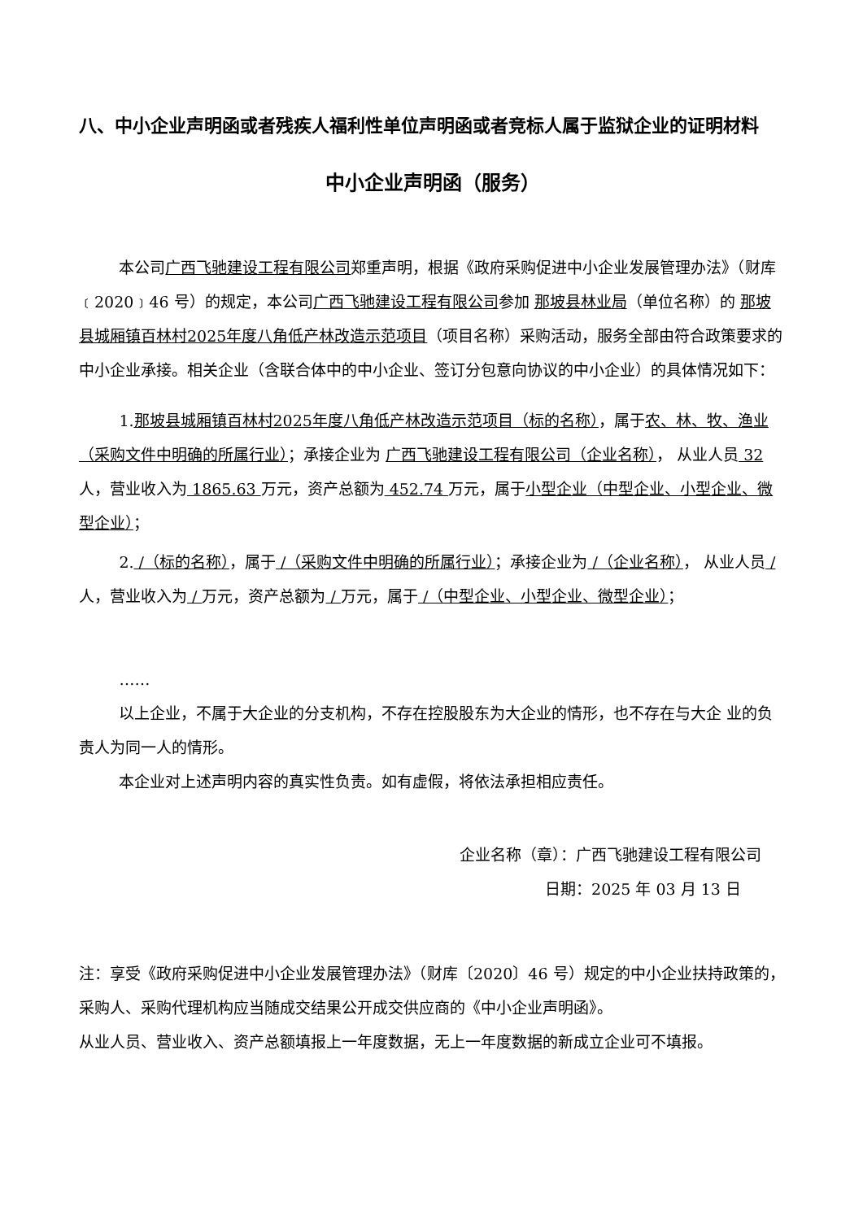八、中小企业声明函或者残疾人福利性单位声明函或者竞标人属于监狱企业的证明材料
中小企业声明函（服务）
本公司广西飞驰建设工程有限公司郑重声明，根据《政府采购促进中小企业发展管理办法》（财库﹝2020﹞46 号）的规定，本公司广西飞驰建设工程有限公司参加 那坡县林业局（单位名称）的 那坡县城厢镇百林村2025年度八角低产林改造示范项目（项目名称）采购活动，服务全部由符合政策要求的中小企业承接。相关企业（含联合体中的中小企业、签订分包意向协议的中小企业）的具体情况如下：
1.那坡县城厢镇百林村2025年度八角低产林改造示范项目（标的名称），属于农、林、牧、渔业（采购文件中明确的所属行业）；承接企业为 广西飞驰建设工程有限公司（企业名称）， 从业人员 32 人，营业收入为 1865.63 万元，资产总额为 452.74 万元，属于小型企业（中型企业、小型企业、微型企业）；
2. /（标的名称），属于 /（采购文件中明确的所属行业）；承接企业为 /（企业名称）， 从业人员 / 人，营业收入为 / 万元，资产总额为 / 万元，属于 /（中型企业、小型企业、微型企业）；
……
以上企业，不属于大企业的分支机构，不存在控股股东为大企业的情形，也不存在与大企 业的负责人为同一人的情形。
本企业对上述声明内容的真实性负责。如有虚假，将依法承担相应责任。
企业名称（章）：广西飞驰建设工程有限公司
日期：2025 年 03 月 13 日
注：享受《政府采购促进中小企业发展管理办法》（财库〔2020〕46 号）规定的中小企业扶持政策的，采购人、采购代理机构应当随成交结果公开成交供应商的《中小企业声明函》。
从业人员、营业收入、资产总额填报上一年度数据，无上一年度数据的新成立企业可不填报。